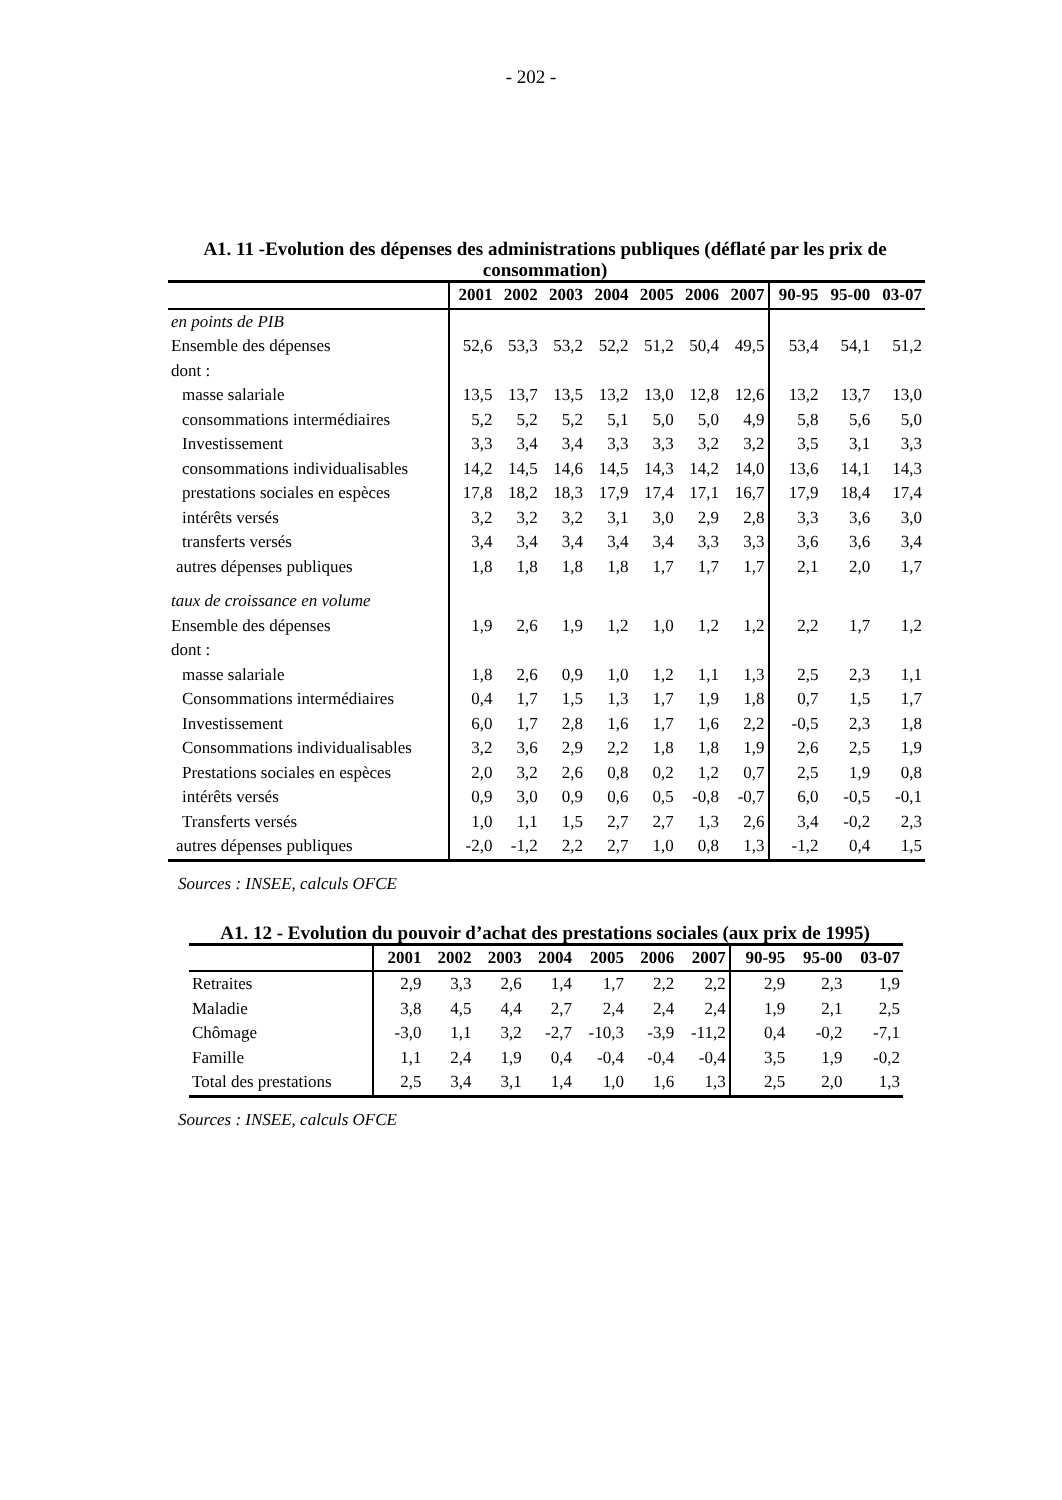- 202 -
A1. 11 -Evolution des dépenses des administrations publiques (déflaté par les prix de consommation)
| | 2001 | 2002 | 2003 | 2004 | 2005 | 2006 | 2007 | 90-95 | 95-00 | 03-07 |
| --- | --- | --- | --- | --- | --- | --- | --- | --- | --- | --- |
| en points de PIB | | | | | | | | | | |
| Ensemble des dépenses | 52,6 | 53,3 | 53,2 | 52,2 | 51,2 | 50,4 | 49,5 | 53,4 | 54,1 | 51,2 |
| dont : | | | | | | | | | | |
| masse salariale | 13,5 | 13,7 | 13,5 | 13,2 | 13,0 | 12,8 | 12,6 | 13,2 | 13,7 | 13,0 |
| consommations intermédiaires | 5,2 | 5,2 | 5,2 | 5,1 | 5,0 | 5,0 | 4,9 | 5,8 | 5,6 | 5,0 |
| Investissement | 3,3 | 3,4 | 3,4 | 3,3 | 3,3 | 3,2 | 3,2 | 3,5 | 3,1 | 3,3 |
| consommations individualisables | 14,2 | 14,5 | 14,6 | 14,5 | 14,3 | 14,2 | 14,0 | 13,6 | 14,1 | 14,3 |
| prestations sociales en espèces | 17,8 | 18,2 | 18,3 | 17,9 | 17,4 | 17,1 | 16,7 | 17,9 | 18,4 | 17,4 |
| intérêts versés | 3,2 | 3,2 | 3,2 | 3,1 | 3,0 | 2,9 | 2,8 | 3,3 | 3,6 | 3,0 |
| transferts versés | 3,4 | 3,4 | 3,4 | 3,4 | 3,4 | 3,3 | 3,3 | 3,6 | 3,6 | 3,4 |
| autres dépenses publiques | 1,8 | 1,8 | 1,8 | 1,8 | 1,7 | 1,7 | 1,7 | 2,1 | 2,0 | 1,7 |
| taux de croissance en volume | | | | | | | | | | |
| Ensemble des dépenses | 1,9 | 2,6 | 1,9 | 1,2 | 1,0 | 1,2 | 1,2 | 2,2 | 1,7 | 1,2 |
| dont : | | | | | | | | | | |
| masse salariale | 1,8 | 2,6 | 0,9 | 1,0 | 1,2 | 1,1 | 1,3 | 2,5 | 2,3 | 1,1 |
| Consommations intermédiaires | 0,4 | 1,7 | 1,5 | 1,3 | 1,7 | 1,9 | 1,8 | 0,7 | 1,5 | 1,7 |
| Investissement | 6,0 | 1,7 | 2,8 | 1,6 | 1,7 | 1,6 | 2,2 | -0,5 | 2,3 | 1,8 |
| Consommations individualisables | 3,2 | 3,6 | 2,9 | 2,2 | 1,8 | 1,8 | 1,9 | 2,6 | 2,5 | 1,9 |
| Prestations sociales en espèces | 2,0 | 3,2 | 2,6 | 0,8 | 0,2 | 1,2 | 0,7 | 2,5 | 1,9 | 0,8 |
| intérêts versés | 0,9 | 3,0 | 0,9 | 0,6 | 0,5 | -0,8 | -0,7 | 6,0 | -0,5 | -0,1 |
| Transferts versés | 1,0 | 1,1 | 1,5 | 2,7 | 2,7 | 1,3 | 2,6 | 3,4 | -0,2 | 2,3 |
| autres dépenses publiques | -2,0 | -1,2 | 2,2 | 2,7 | 1,0 | 0,8 | 1,3 | -1,2 | 0,4 | 1,5 |
Sources : INSEE, calculs OFCE
A1. 12 - Evolution du pouvoir d’achat des prestations sociales (aux prix de 1995)
| | 2001 | 2002 | 2003 | 2004 | 2005 | 2006 | 2007 | 90-95 | 95-00 | 03-07 |
| --- | --- | --- | --- | --- | --- | --- | --- | --- | --- | --- |
| Retraites | 2,9 | 3,3 | 2,6 | 1,4 | 1,7 | 2,2 | 2,2 | 2,9 | 2,3 | 1,9 |
| Maladie | 3,8 | 4,5 | 4,4 | 2,7 | 2,4 | 2,4 | 2,4 | 1,9 | 2,1 | 2,5 |
| Chômage | -3,0 | 1,1 | 3,2 | -2,7 | -10,3 | -3,9 | -11,2 | 0,4 | -0,2 | -7,1 |
| Famille | 1,1 | 2,4 | 1,9 | 0,4 | -0,4 | -0,4 | -0,4 | 3,5 | 1,9 | -0,2 |
| Total des prestations | 2,5 | 3,4 | 3,1 | 1,4 | 1,0 | 1,6 | 1,3 | 2,5 | 2,0 | 1,3 |
Sources : INSEE, calculs OFCE